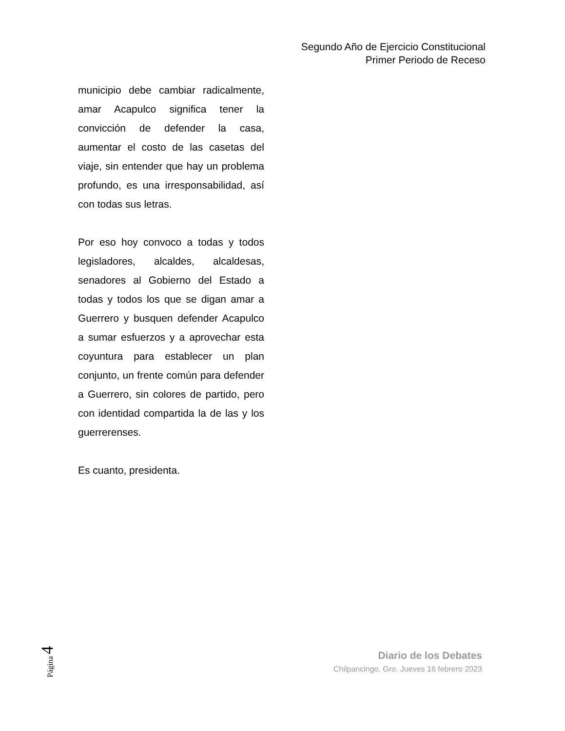Segundo Año de Ejercicio Constitucional
Primer Periodo de Receso
municipio debe cambiar radicalmente, amar Acapulco significa tener la convicción de defender la casa, aumentar el costo de las casetas del viaje, sin entender que hay un problema profundo, es una irresponsabilidad, así con todas sus letras.
Por eso hoy convoco a todas y todos legisladores, alcaldes, alcaldesas, senadores al Gobierno del Estado a todas y todos los que se digan amar a Guerrero y busquen defender Acapulco a sumar esfuerzos y a aprovechar esta coyuntura para establecer un plan conjunto, un frente común para defender a Guerrero, sin colores de partido, pero con identidad compartida la de las y los guerrerenses.
Es cuanto, presidenta.
Página 4
Diario de los Debates
Chilpancingo, Gro. Jueves 16 febrero 2023